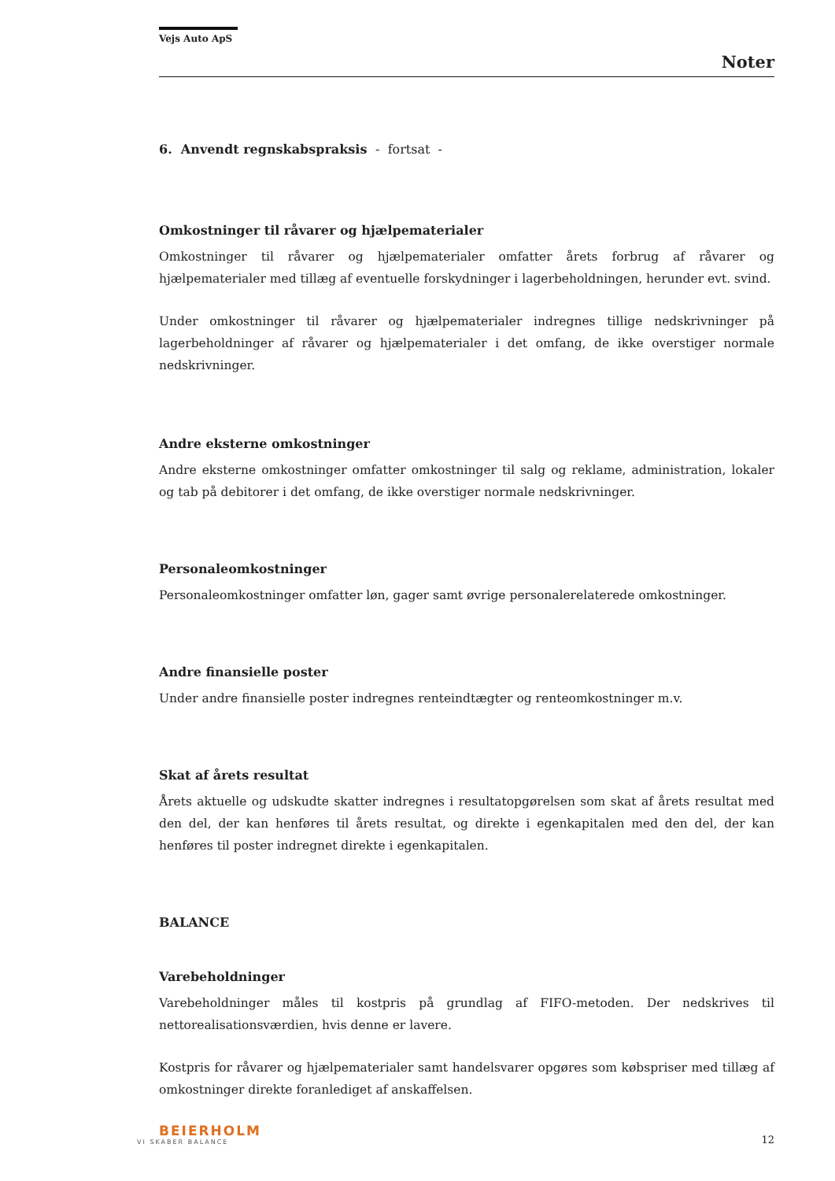Vejs Auto ApS
Noter
6. Anvendt regnskabspraksis - fortsat -
Omkostninger til råvarer og hjælpematerialer
Omkostninger til råvarer og hjælpematerialer omfatter årets forbrug af råvarer og hjælpematerialer med tillæg af eventuelle forskydninger i lagerbeholdningen, herunder evt. svind.
Under omkostninger til råvarer og hjælpematerialer indregnes tillige nedskrivninger på lagerbeholdninger af råvarer og hjælpematerialer i det omfang, de ikke overstiger normale nedskrivninger.
Andre eksterne omkostninger
Andre eksterne omkostninger omfatter omkostninger til salg og reklame, administration, lokaler og tab på debitorer i det omfang, de ikke overstiger normale nedskrivninger.
Personaleomkostninger
Personaleomkostninger omfatter løn, gager samt øvrige personalerelaterede omkostninger.
Andre finansielle poster
Under andre finansielle poster indregnes renteindtægter og renteomkostninger m.v.
Skat af årets resultat
Årets aktuelle og udskudte skatter indregnes i resultatopgørelsen som skat af årets resultat med den del, der kan henføres til årets resultat, og direkte i egenkapitalen med den del, der kan henføres til poster indregnet direkte i egenkapitalen.
BALANCE
Varebeholdninger
Varebeholdninger måles til kostpris på grundlag af FIFO-metoden. Der nedskrives til nettorealisationsværdien, hvis denne er lavere.
Kostpris for råvarer og hjælpematerialer samt handelsvarer opgøres som købspriser med tillæg af omkostninger direkte foranlediget af anskaffelsen.
BEIERHOLM
VI SKABER BALANCE
12